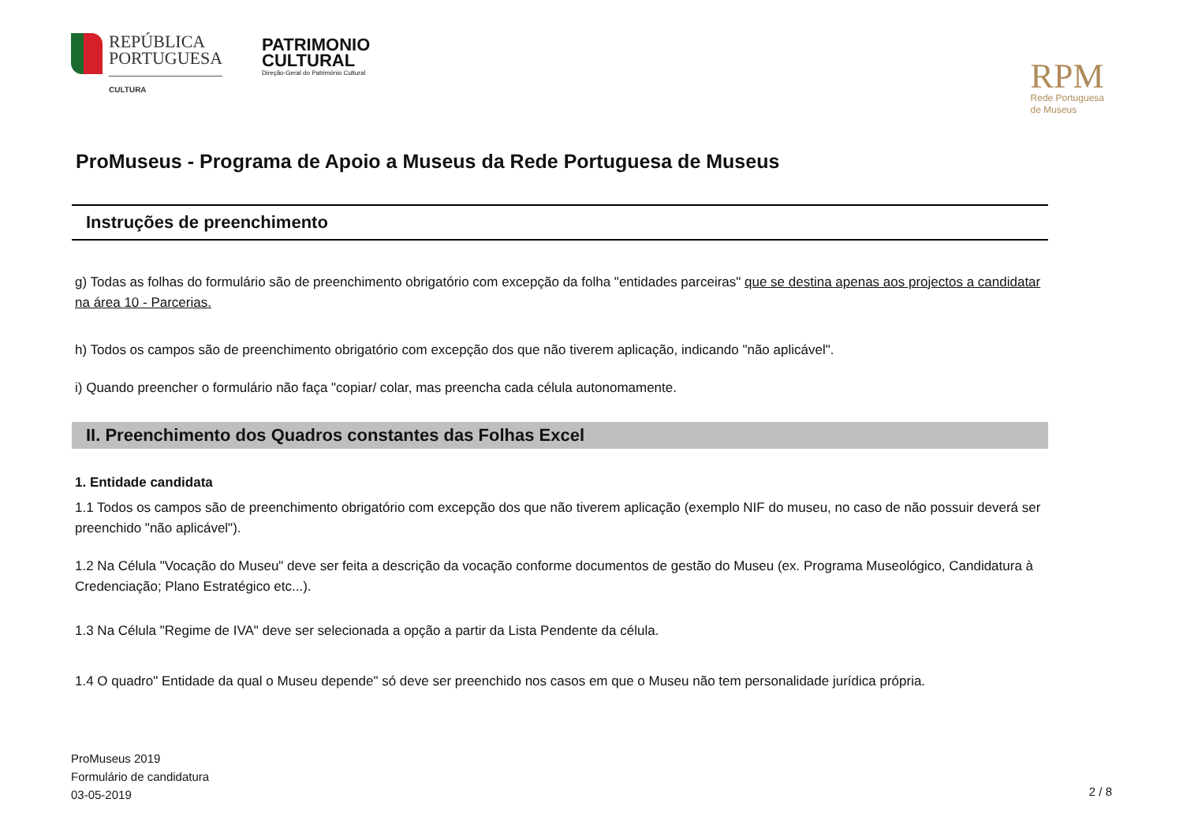REPÚBLICA
PORTUGUESA
CULTURA
PATRIMONIO
CULTURAL
Direção-Geral do Património Cultural
RPM
Rede Portuguesa
de Museus
ProMuseus - Programa de Apoio a Museus da Rede Portuguesa de Museus
Instruções de preenchimento
g) Todas as folhas do formulário são de preenchimento obrigatório com excepção da folha "entidades parceiras" que se destina apenas aos projectos a candidatar na área 10 - Parcerias.
h) Todos os campos são de preenchimento obrigatório com excepção dos que não tiverem aplicação, indicando "não aplicável".
i) Quando preencher o formulário não faça "copiar/ colar, mas preencha cada célula autonomamente.
II. Preenchimento dos Quadros constantes das Folhas Excel
1. Entidade candidata
1.1 Todos os campos são de preenchimento obrigatório com excepção dos que não tiverem aplicação (exemplo NIF do museu, no caso de não possuir deverá ser preenchido "não aplicável").
1.2 Na Célula "Vocação do Museu" deve ser feita a descrição da vocação conforme documentos de gestão do Museu (ex. Programa Museológico, Candidatura à Credenciação; Plano Estratégico etc...).
1.3 Na Célula "Regime de IVA" deve ser selecionada a opção a partir da Lista Pendente da célula.
1.4 O quadro" Entidade da qual o Museu depende" só deve ser preenchido nos casos em que o Museu não tem personalidade jurídica própria.
ProMuseus 2019
Formulário de candidatura
03-05-2019
2 / 8